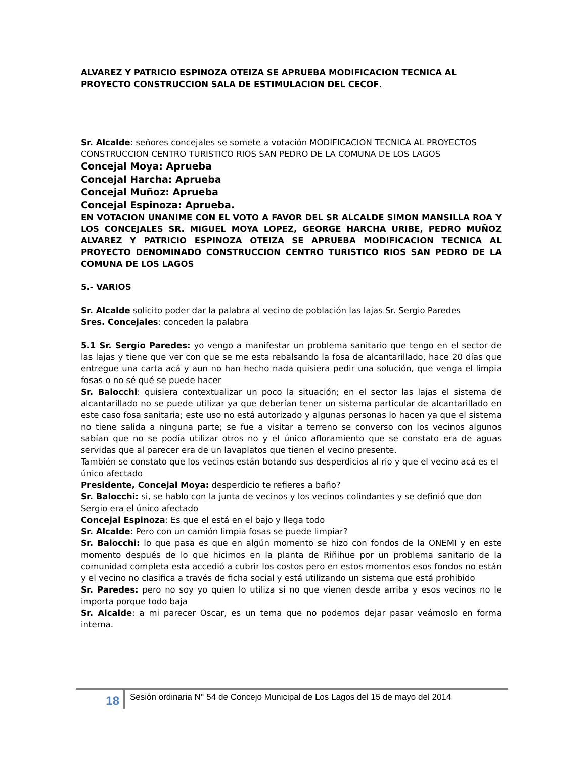ALVAREZ Y PATRICIO ESPINOZA OTEIZA SE APRUEBA MODIFICACION TECNICA AL PROYECTO CONSTRUCCION SALA DE ESTIMULACION DEL CECOF.
Sr. Alcalde: señores concejales se somete a votación MODIFICACION TECNICA AL PROYECTOS CONSTRUCCION CENTRO TURISTICO RIOS SAN PEDRO DE LA COMUNA DE LOS LAGOS
Concejal Moya: Aprueba
Concejal Harcha: Aprueba
Concejal Muñoz: Aprueba
Concejal Espinoza: Aprueba.
EN VOTACION UNANIME CON EL VOTO A FAVOR DEL SR ALCALDE SIMON MANSILLA ROA Y LOS CONCEJALES SR. MIGUEL MOYA LOPEZ, GEORGE HARCHA URIBE, PEDRO MUÑOZ ALVAREZ Y PATRICIO ESPINOZA OTEIZA SE APRUEBA MODIFICACION TECNICA AL PROYECTO DENOMINADO CONSTRUCCION CENTRO TURISTICO RIOS SAN PEDRO DE LA COMUNA DE LOS LAGOS
5.- VARIOS
Sr. Alcalde solicito poder dar la palabra al vecino de población las lajas Sr. Sergio Paredes
Sres. Concejales: conceden la palabra
5.1 Sr. Sergio Paredes: yo vengo a manifestar un problema sanitario que tengo en el sector de las lajas y tiene que ver con que se me esta rebalsando la fosa de alcantarillado, hace 20 días que entregue una carta acá y aun no han hecho nada quisiera pedir una solución, que venga el limpia fosas o no sé qué se puede hacer
Sr. Balocchi: quisiera contextualizar un poco la situación; en el sector las lajas el sistema de alcantarillado no se puede utilizar ya que deberían tener un sistema particular de alcantarillado en este caso fosa sanitaria; este uso no está autorizado y algunas personas lo hacen ya que el sistema no tiene salida a ninguna parte; se fue a visitar a terreno se converso con los vecinos algunos sabían que no se podía utilizar otros no y el único afloramiento que se constato era de aguas servidas que al parecer era de un lavaplatos que tienen el vecino presente.
También se constato que los vecinos están botando sus desperdicios al rio y que el vecino acá es el único afectado
Presidente, Concejal Moya: desperdicio te refieres a baño?
Sr. Balocchi: si, se hablo con la junta de vecinos y los vecinos colindantes y se definió que don Sergio era el único afectado
Concejal Espinoza: Es que el está en el bajo y llega todo
Sr. Alcalde: Pero con un camión limpia fosas se puede limpiar?
Sr. Balocchi: lo que pasa es que en algún momento se hizo con fondos de la ONEMI y en este momento después de lo que hicimos en la planta de Riñihue por un problema sanitario de la comunidad completa esta accedió a cubrir los costos pero en estos momentos esos fondos no están y el vecino no clasifica a través de ficha social y está utilizando un sistema que está prohibido
Sr. Paredes: pero no soy yo quien lo utiliza si no que vienen desde arriba y esos vecinos no le importa porque todo baja
Sr. Alcalde: a mi parecer Oscar, es un tema que no podemos dejar pasar veámoslo en forma interna.
18 Sesión ordinaria N° 54 de Concejo Municipal de Los Lagos del 15 de mayo del 2014